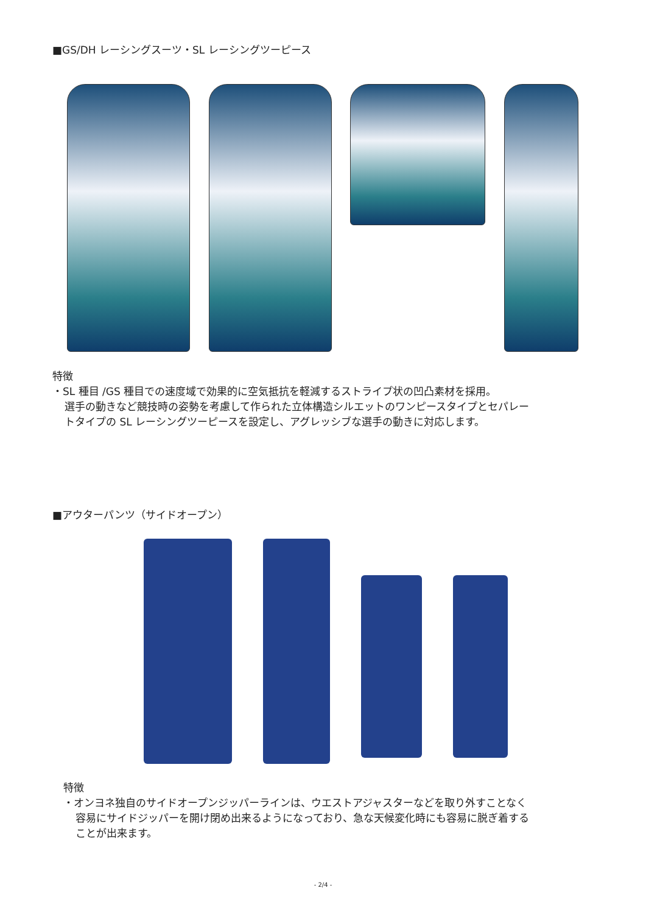■GS/DH レーシングスーツ・SL レーシングツーピース
特徴
・SL 種目 /GS 種目での速度域で効果的に空気抵抗を軽減するストライプ状の凹凸素材を採用。
選手の動きなど競技時の姿勢を考慮して作られた立体構造シルエットのワンピースタイプとセパレー
トタイプの SL レーシングツーピースを設定し、アグレッシブな選手の動きに対応します。
■アウターパンツ（サイドオープン）
特徴
・オンヨネ独自のサイドオープンジッパーラインは、ウエストアジャスターなどを取り外すことなく
容易にサイドジッパーを開け閉め出来るようになっており、急な天候変化時にも容易に脱ぎ着する
ことが出来ます。
- 2/4 -